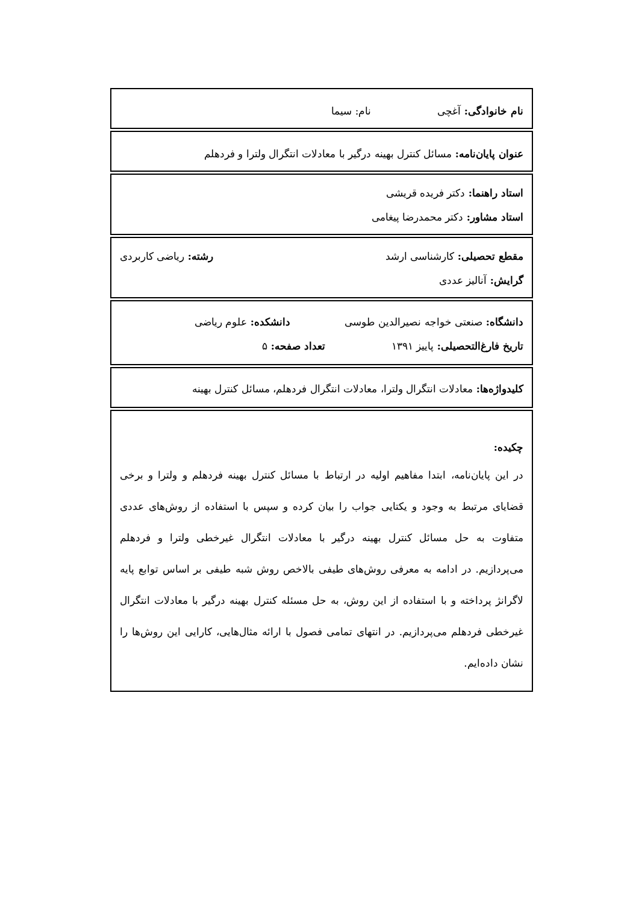نام خانوادگی: آغچی نام: سیما
عنوان پایان‌نامه: مسائل کنترل بهینه درگیر با معادلات انتگرال ولترا و فردهلم
استاد راهنما: دکتر فریده قریشی
استاد مشاور: دکتر محمدرضا پیغامی
مقطع تحصیلی: کارشناسی ارشد رشته: ریاضی کاربردی
گرایش: آنالیز عددی
دانشگاه: صنعتی خواجه نصیرالدین طوسی دانشکده: علوم ریاضی
تاریخ فارغ‌التحصیلی: پاییز ۱۳۹۱ تعداد صفحه: ۵
کلیدواژه‌ها: معادلات انتگرال ولترا، معادلات انتگرال فردهلم، مسائل کنترل بهینه
چکیده:
در این پایان‌نامه، ابتدا مفاهیم اولیه در ارتباط با مسائل کنترل بهینه فردهلم و ولترا و برخی قضایای مرتبط به وجود و یکتایی جواب را بیان کرده و سپس با استفاده از روش‌های عددی متفاوت به حل مسائل کنترل بهینه درگیر با معادلات انتگرال غیرخطی ولترا و فردهلم می‌پردازیم. در ادامه به معرفی روش‌های طیفی بالاخص روش شبه طیفی بر اساس توابع پایه لاگرانژ پرداخته و با استفاده از این روش، به حل مسئله کنترل بهینه درگیر با معادلات انتگرال غیرخطی فردهلم می‌پردازیم. در انتهای تمامی فصول با ارائه مثال‌هایی، کارایی این روش‌ها را نشان داده‌ایم.